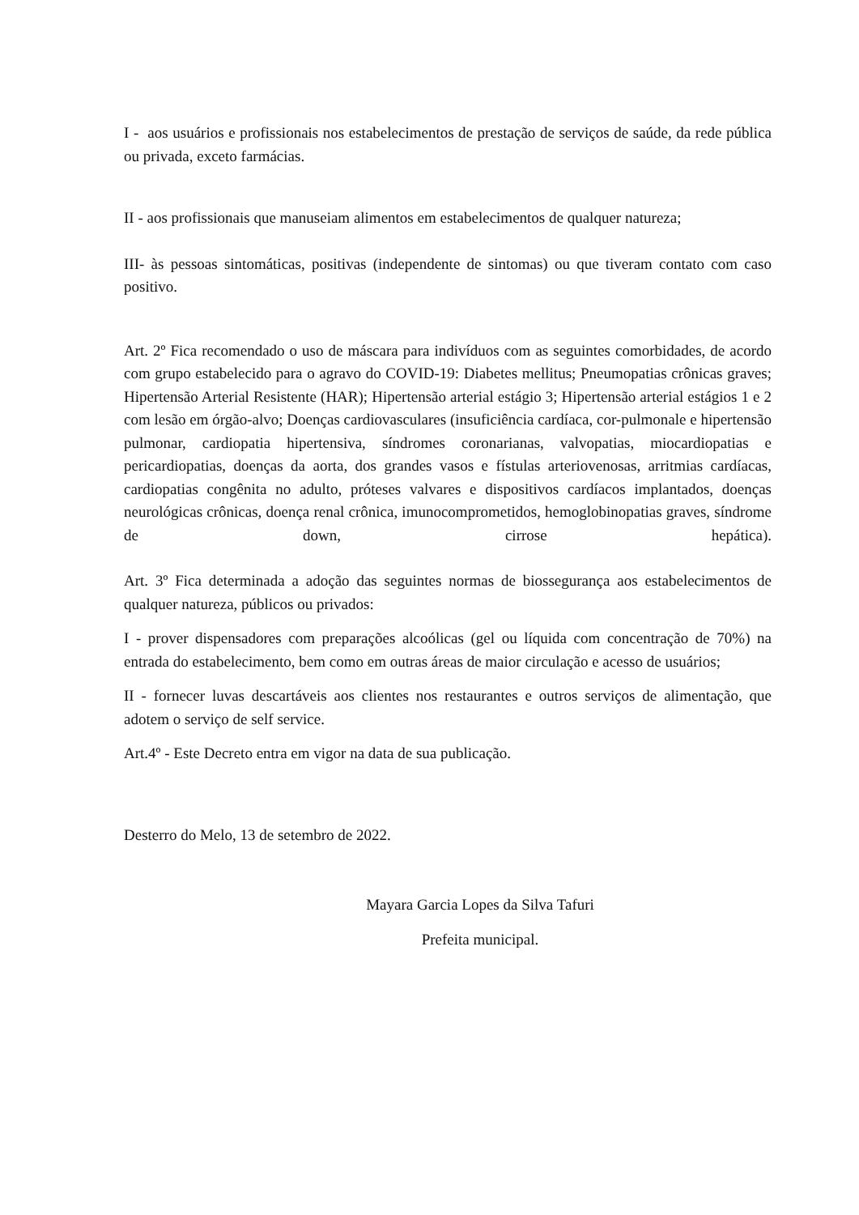I - aos usuários e profissionais nos estabelecimentos de prestação de serviços de saúde, da rede pública ou privada, exceto farmácias.
II - aos profissionais que manuseiam alimentos em estabelecimentos de qualquer natureza;
III- às pessoas sintomáticas, positivas (independente de sintomas) ou que tiveram contato com caso positivo.
Art. 2º Fica recomendado o uso de máscara para indivíduos com as seguintes comorbidades, de acordo com grupo estabelecido para o agravo do COVID-19: Diabetes mellitus; Pneumopatias crônicas graves; Hipertensão Arterial Resistente (HAR); Hipertensão arterial estágio 3; Hipertensão arterial estágios 1 e 2 com lesão em órgão-alvo; Doenças cardiovasculares (insuficiência cardíaca, cor-pulmonale e hipertensão pulmonar, cardiopatia hipertensiva, síndromes coronarianas, valvopatias, miocardiopatias e pericardiopatias, doenças da aorta, dos grandes vasos e fístulas arteriovenosas, arritmias cardíacas, cardiopatias congênita no adulto, próteses valvares e dispositivos cardíacos implantados, doenças neurológicas crônicas, doença renal crônica, imunocomprometidos, hemoglobinopatias graves, síndrome de down, cirrose hepática).
Art. 3º Fica determinada a adoção das seguintes normas de biossegurança aos estabelecimentos de qualquer natureza, públicos ou privados:
I - prover dispensadores com preparações alcoólicas (gel ou líquida com concentração de 70%) na entrada do estabelecimento, bem como em outras áreas de maior circulação e acesso de usuários;
II - fornecer luvas descartáveis aos clientes nos restaurantes e outros serviços de alimentação, que adotem o serviço de self service.
Art.4º - Este Decreto entra em vigor na data de sua publicação.
Desterro do Melo, 13 de setembro de 2022.
Mayara Garcia Lopes da Silva Tafuri
Prefeita municipal.